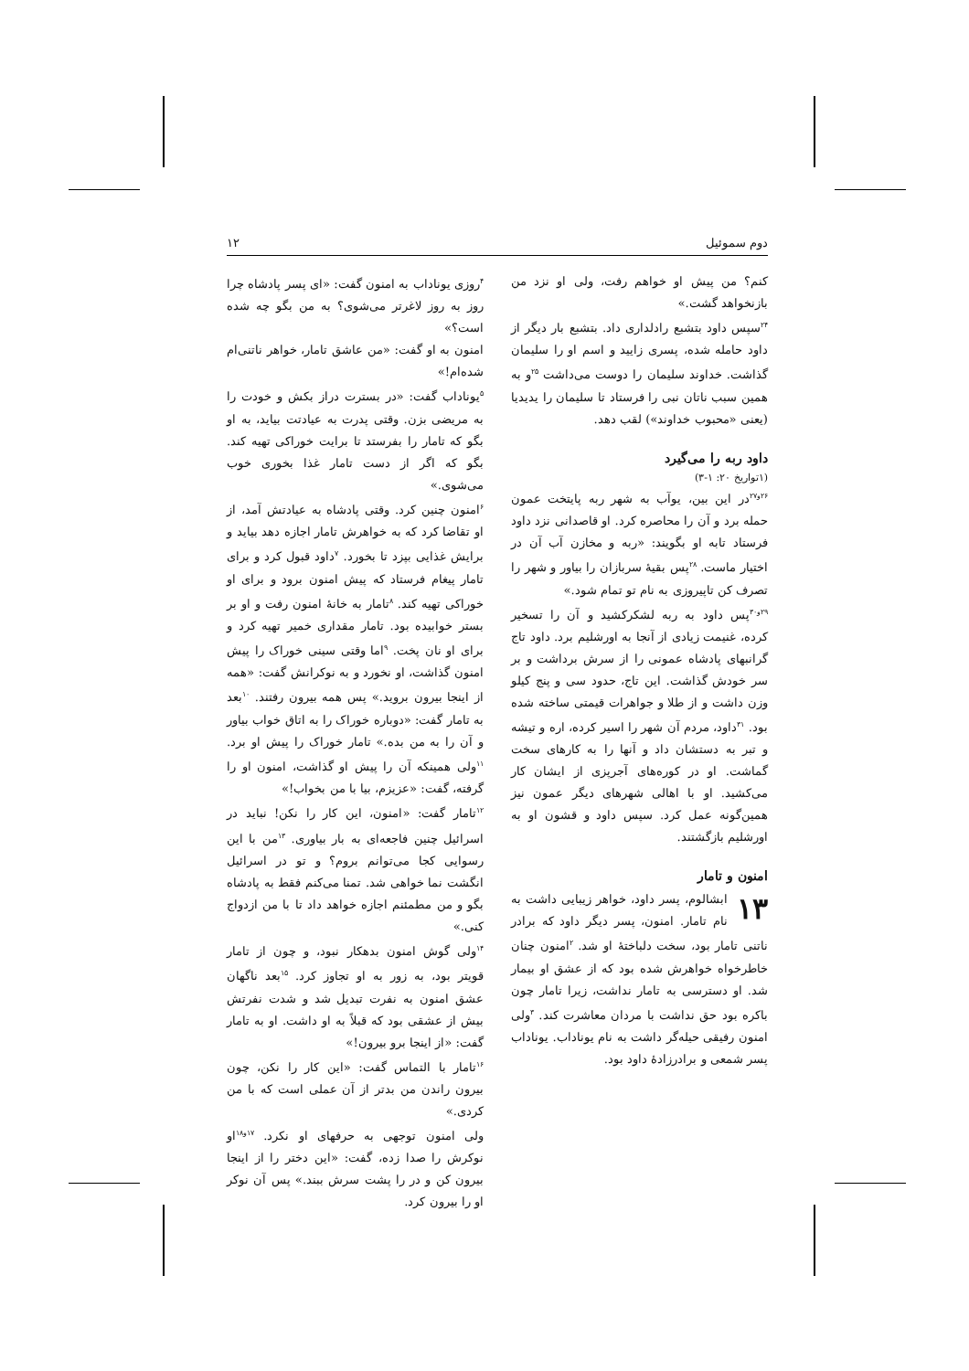دوم سموئیل ۱۲
کنم؟ من پیش او خواهم رفت، ولی او نزد من بازنخواهد گشت.»
<sup>۲۴</sup> سپس داود بتشبع رادلداری داد. بتشبع بار دیگر از داود حامله شده، پسری زایید و اسم او را سلیمان گذاشت. خداوند سلیمان را دوست می‌داشت <sup>۲۵</sup>و به همین سبب ناتان نبی را فرستاد تا سلیمان را یدیدیا (یعنی «محبوب خداوند») لقب دهد.
داود ربه را می‌گیرد
(۱تواریخ ۲۰: ۱-۳)
<sup>۲۶و۲۷</sup>در این بین، یوآب به شهر ربه پایتخت عمون حمله برد و آن را محاصره کرد. او قاصدانی نزد داود فرستاد تابه او بگویند: «ربه و مخازن آب آن در اختیار ماست. <sup>۲۸</sup>پس بقیهٔ سربازان را بیاور و شهر را تصرف کن تاپیروزی به نام تو تمام شود.»
<sup>۲۹و۳۰</sup>پس داود به ربه لشکرکشید و آن را تسخیر کرده، غنیمت زیادی از آنجا به اورشلیم برد. داود تاج گرانبهای پادشاه عمونی را از سرش برداشت و بر سر خودش گذاشت. این تاج، حدود سی و پنج کیلو وزن داشت و از طلا و جواهرات قیمتی ساخته شده بود. <sup>۳۱</sup>داود، مردم آن شهر را اسیر کرده، اره و تیشه و تبر به دستشان داد و آنها را به کارهای سخت گماشت. او در کوره‌های آجرپزی از ایشان کار می‌کشید. او با اهالی شهرهای دیگر عمون نیز همین‌گونه عمل کرد. سپس داود و قشون او به اورشلیم بازگشتند.
امنون و تامار
۱۳ ابشالوم، پسر داود، خواهر زیبایی داشت به نام تامار. امنون، پسر دیگر داود که برادر ناتنی تامار بود، سخت دلباختهٔ او شد. <sup>۲</sup>امنون چنان خاطرخواه خواهرش شده بود که از عشق او بیمار شد. او دسترسی به تامار نداشت، زیرا تامار چون باکره بود حق نداشت با مردان معاشرت کند. <sup>۳</sup>ولی امنون رفیقی حیله‌گر داشت به نام یوناداب. یوناداب پسر شمعی و برادرزادهٔ داود بود.
<sup>۴</sup> روزی یوناداب به امنون گفت: «ای پسر پادشاه چرا روز به روز لاغرتر می‌شوی؟ به من بگو چه شده است؟»
امنون به او گفت: «من عاشق تامار، خواهر ناتنی‌ام شده‌ام!»
<sup>۵</sup> یوناداب گفت: «در بسترت دراز بکش و خودت را به مریضی بزن. وقتی پدرت به عیادتت بیاید، به او بگو که تامار را بفرستد تا برایت خوراکی تهیه کند. بگو که اگر از دست تامار غذا بخوری خوب می‌شوی.»
<sup>۶</sup> امنون چنین کرد. وقتی پادشاه به عیادتش آمد، از او تقاضا کرد که به خواهرش تامار اجازه دهد بیاید و برایش غذایی بپزد تا بخورد. <sup>۷</sup>داود قبول کرد و برای تامار پیغام فرستاد که پیش امنون برود و برای او خوراکی تهیه کند. <sup>۸</sup>تامار به خانهٔ امنون رفت و او بر بستر خوابیده بود. تامار مقداری خمیر تهیه کرد و برای او نان پخت. <sup>۹</sup>اما وقتی سینی خوراک را پیش امنون گذاشت، او نخورد و به نوکرانش گفت: «همه از اینجا بیرون بروید.» پس همه بیرون رفتند. <sup>۱۰</sup>بعد به تامار گفت: «دوباره خوراک را به اتاق خواب بیاور و آن را به من بده.» تامار خوراک را پیش او برد. <sup>۱۱</sup>ولی همینکه آن را پیش او گذاشت، امنون او را گرفته، گفت: «عزیزم، بیا با من بخواب!»
<sup>۱۲</sup> تامار گفت: «امنون، این کار را نکن! نباید در اسرائیل چنین فاجعه‌ای به بار بیاوری. <sup>۱۳</sup>من با این رسوایی کجا می‌توانم بروم؟ و تو در اسرائیل انگشت نما خواهی شد. تمنا می‌کنم فقط به پادشاه بگو و من مطمئنم اجازه خواهد داد تا با من ازدواج کنی.»
<sup>۱۴</sup> ولی گوش امنون بدهکار نبود، و چون از تامار قویتر بود، به زور به او تجاوز کرد. <sup>۱۵</sup>بعد ناگهان عشق امنون به نفرت تبدیل شد و شدت نفرتش بیش از عشقی بود که قبلاً به او داشت. او به تامار گفت: «از اینجا برو بیرون!»
<sup>۱۶</sup> تامار با التماس گفت: «این کار را نکن، چون بیرون راندن من بدتر از آن عملی است که با من کردی.»
ولی امنون توجهی به حرفهای او نکرد. <sup>۱۷و۱۸</sup>او نوکرش را صدا زده، گفت: «این دختر را از اینجا بیرون کن و در را پشت سرش ببند.» پس آن نوکر او را بیرون کرد.